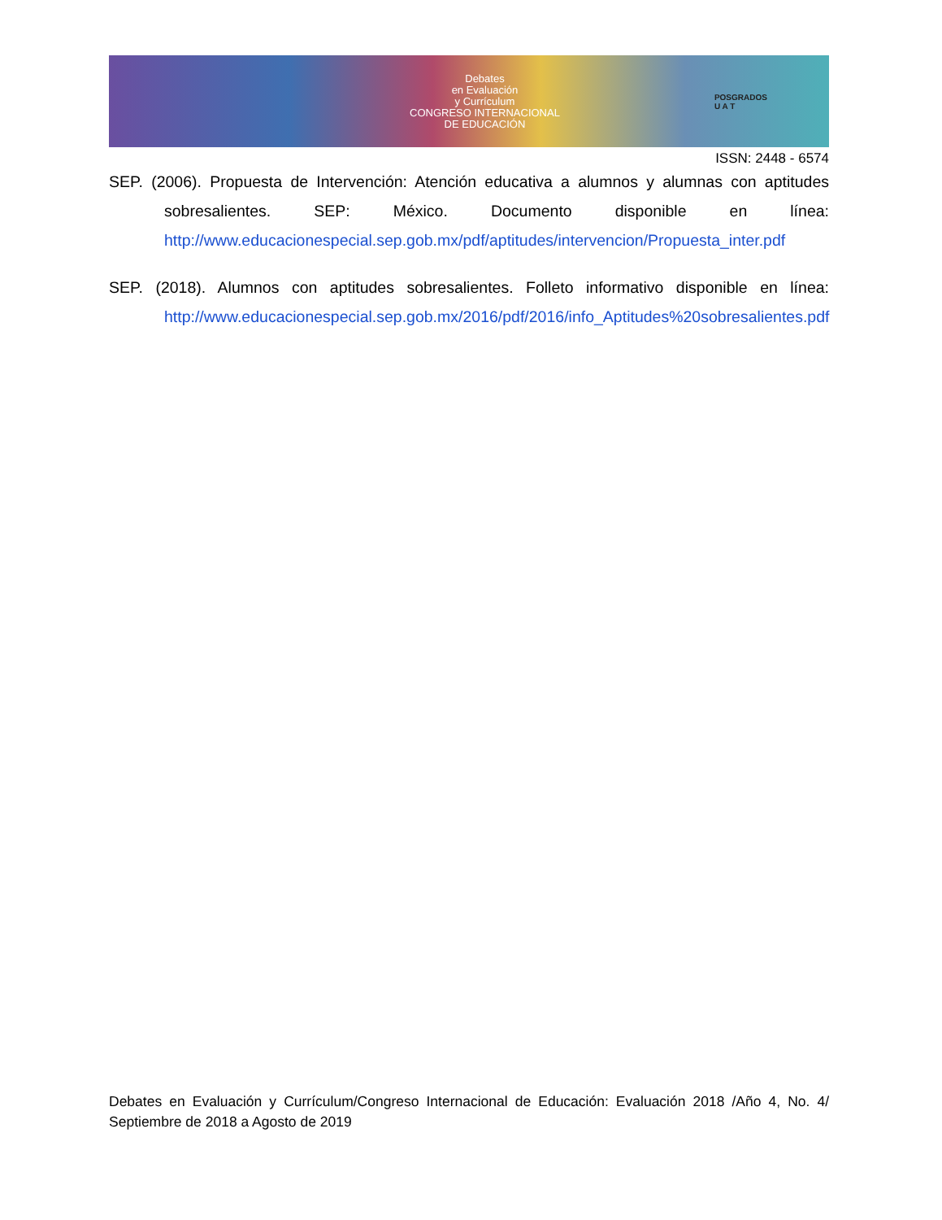Debates
en Evaluación
y Currículum
CONGRESO INTERNACIONAL
DE EDUCACIÓN
POSGRADOS
U A T
ISSN: 2448 - 6574
SEP. (2006). Propuesta de Intervención: Atención educativa a alumnos y alumnas con aptitudes sobresalientes. SEP: México. Documento disponible en línea: http://www.educacionespecial.sep.gob.mx/pdf/aptitudes/intervencion/Propuesta_inter.pdf
SEP. (2018). Alumnos con aptitudes sobresalientes. Folleto informativo disponible en línea: http://www.educacionespecial.sep.gob.mx/2016/pdf/2016/info_Aptitudes%20sobresalientes.pdf
Debates en Evaluación y Currículum/Congreso Internacional de Educación: Evaluación 2018 /Año 4, No. 4/ Septiembre de 2018 a Agosto de 2019